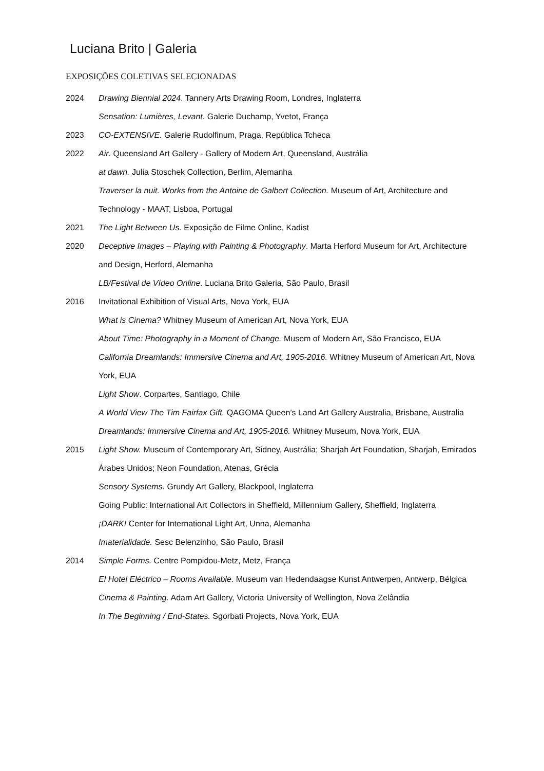Luciana Brito | Galeria
EXPOSIÇÕES COLETIVAS SELECIONADAS
2024 Drawing Biennial 2024. Tannery Arts Drawing Room, Londres, Inglaterra
Sensation: Lumières, Levant. Galerie Duchamp, Yvetot, França
2023 CO-EXTENSIVE. Galerie Rudolfinum, Praga, República Tcheca
2022 Air. Queensland Art Gallery - Gallery of Modern Art, Queensland, Austrália
at dawn. Julia Stoschek Collection, Berlim, Alemanha
Traverser la nuit. Works from the Antoine de Galbert Collection. Museum of Art, Architecture and Technology - MAAT, Lisboa, Portugal
2021 The Light Between Us. Exposição de Filme Online, Kadist
2020 Deceptive Images – Playing with Painting & Photography. Marta Herford Museum for Art, Architecture and Design, Herford, Alemanha
LB/Festival de Vídeo Online. Luciana Brito Galeria, São Paulo, Brasil
2016 Invitational Exhibition of Visual Arts, Nova York, EUA
What is Cinema? Whitney Museum of American Art, Nova York, EUA
About Time: Photography in a Moment of Change. Musem of Modern Art, São Francisco, EUA
California Dreamlands: Immersive Cinema and Art, 1905-2016. Whitney Museum of American Art, Nova York, EUA
Light Show. Corpartes, Santiago, Chile
A World View The Tim Fairfax Gift. QAGOMA Queen’s Land Art Gallery Australia, Brisbane, Australia
Dreamlands: Immersive Cinema and Art, 1905-2016. Whitney Museum, Nova York, EUA
2015 Light Show. Museum of Contemporary Art, Sidney, Austrália; Sharjah Art Foundation, Sharjah, Emirados Árabes Unidos; Neon Foundation, Atenas, Grécia
Sensory Systems. Grundy Art Gallery, Blackpool, Inglaterra
Going Public: International Art Collectors in Sheffield, Millennium Gallery, Sheffield, Inglaterra
¡DARK! Center for International Light Art, Unna, Alemanha
Imaterialidade. Sesc Belenzinho, São Paulo, Brasil
2014 Simple Forms. Centre Pompidou-Metz, Metz, França
El Hotel Eléctrico – Rooms Available. Museum van Hedendaagse Kunst Antwerpen, Antwerp, Bélgica
Cinema & Painting. Adam Art Gallery, Victoria University of Wellington, Nova Zelândia
In The Beginning / End-States. Sgorbati Projects, Nova York, EUA